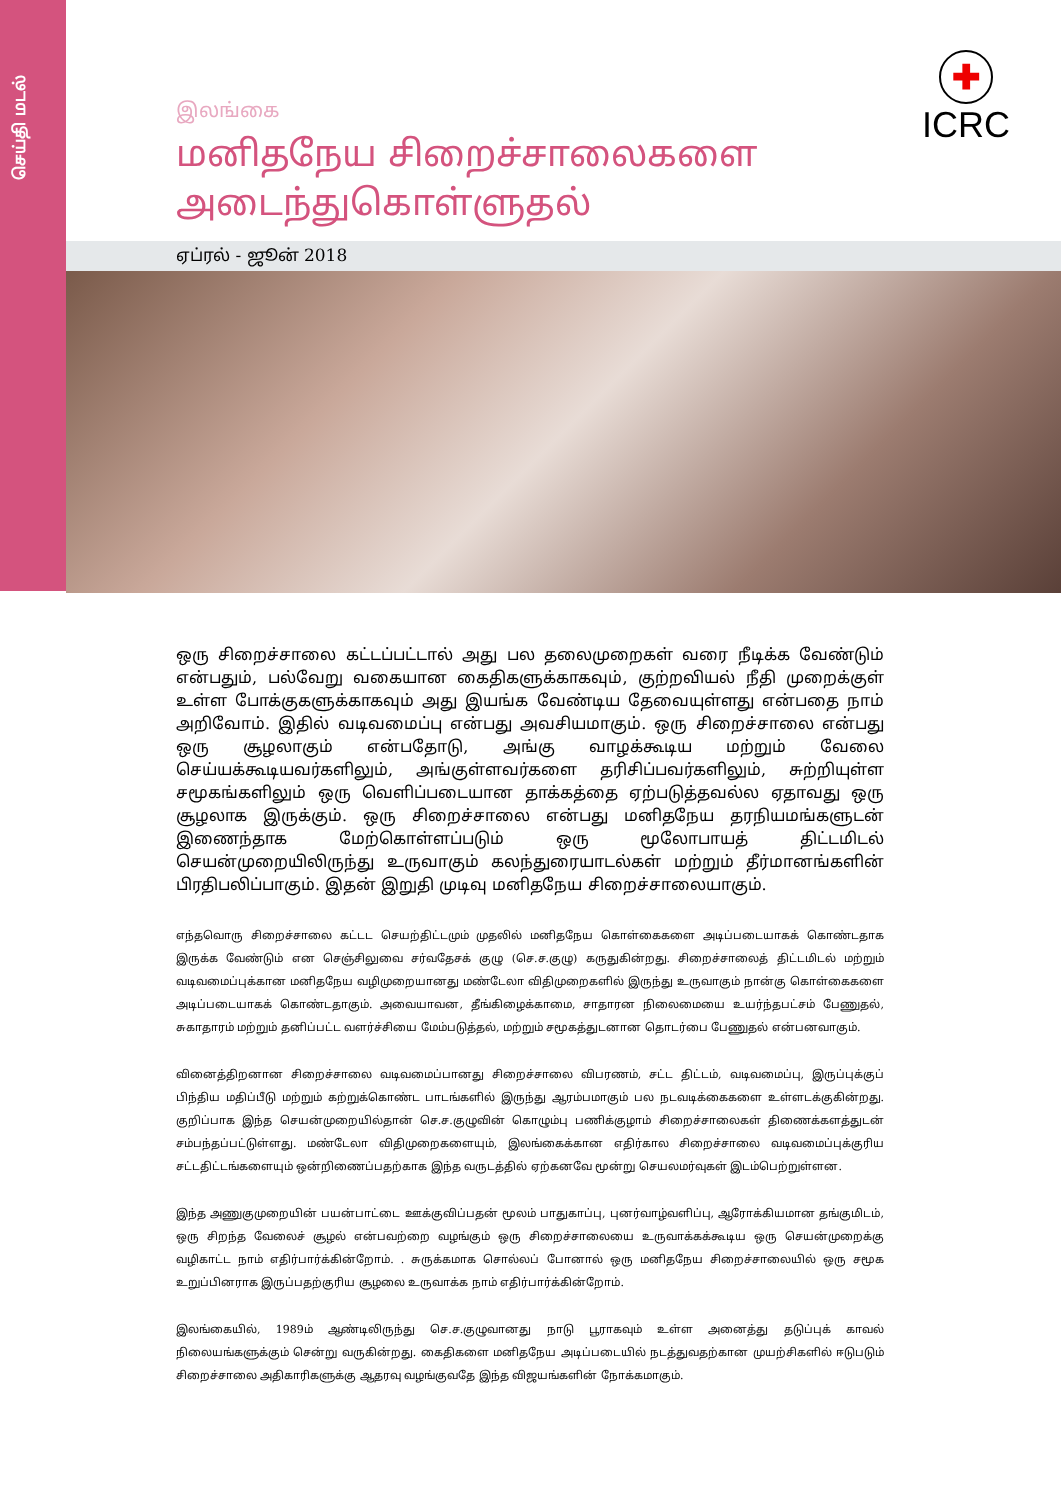செய்தி மடல்
✚
ICRC
இலங்கை
மனிதநேய சிறைச்சாலைகளை அடைந்துகொள்ளுதல்
ஏப்ரல் - ஜூன் 2018
ஒரு சிறைச்சாலை கட்டப்பட்டால் அது பல தலைமுறைகள் வரை நீடிக்க வேண்டும் என்பதும், பல்வேறு வகையான கைதிகளுக்காகவும், குற்றவியல் நீதி முறைக்குள் உள்ள போக்குகளுக்காகவும் அது இயங்க வேண்டிய தேவையுள்ளது என்பதை நாம் அறிவோம். இதில் வடிவமைப்பு என்பது அவசியமாகும். ஒரு சிறைச்சாலை என்பது ஒரு சூழலாகும் என்பதோடு, அங்கு வாழக்கூடிய மற்றும் வேலை செய்யக்கூடியவர்களிலும், அங்குள்ளவர்களை தரிசிப்பவர்களிலும், சுற்றியுள்ள சமூகங்களிலும் ஒரு வெளிப்படையான தாக்கத்தை ஏற்படுத்தவல்ல ஏதாவது ஒரு சூழலாக இருக்கும். ஒரு சிறைச்சாலை என்பது மனிதநேய தரநியமங்களுடன் இணைந்தாக மேற்கொள்ளப்படும் ஒரு மூலோபாயத் திட்டமிடல் செயன்முறையிலிருந்து உருவாகும் கலந்துரையாடல்கள் மற்றும் தீர்மானங்களின் பிரதிபலிப்பாகும். இதன் இறுதி முடிவு மனிதநேய சிறைச்சாலையாகும்.
எந்தவொரு சிறைச்சாலை கட்டட செயற்திட்டமும் முதலில் மனிதநேய கொள்கைகளை அடிப்படையாகக் கொண்டதாக இருக்க வேண்டும் என செஞ்சிலுவை சர்வதேசக் குழு (செ.ச.குழு) கருதுகின்றது. சிறைச்சாலைத் திட்டமிடல் மற்றும் வடிவமைப்புக்கான மனிதநேய வழிமுறையானது மண்டேலா விதிமுறைகளில் இருந்து உருவாகும் நான்கு கொள்கைகளை அடிப்படையாகக் கொண்டதாகும். அவையாவன, தீங்கிழைக்காமை, சாதாரன நிலைமையை உயர்ந்தபட்சம் பேணுதல், சுகாதாரம் மற்றும் தனிப்பட்ட வளர்ச்சியை மேம்படுத்தல், மற்றும் சமூகத்துடனான தொடர்பை பேணுதல் என்பனவாகும்.
வினைத்திறனான சிறைச்சாலை வடிவமைப்பானது சிறைச்சாலை விபரணம், சட்ட திட்டம், வடிவமைப்பு, இருப்புக்குப் பிந்திய மதிப்பீடு மற்றும் கற்றுக்கொண்ட பாடங்களில் இருந்து ஆரம்பமாகும் பல நடவடிக்கைகளை உள்ளடக்குகின்றது. குறிப்பாக இந்த செயன்முறையில்தான் செ.ச.குழுவின் கொழும்பு பணிக்குழாம் சிறைச்சாலைகள் திணைக்களத்துடன் சம்பந்தப்பட்டுள்ளது. மண்டேலா விதிமுறைகளையும், இலங்கைக்கான எதிர்கால சிறைச்சாலை வடிவமைப்புக்குரிய சட்டதிட்டங்களையும் ஒன்றிணைப்பதற்காக இந்த வருடத்தில் ஏற்கனவே மூன்று செயலமர்வுகள் இடம்பெற்றுள்ளன.
இந்த அணுகுமுறையின் பயன்பாட்டை ஊக்குவிப்பதன் மூலம் பாதுகாப்பு, புனர்வாழ்வளிப்பு, ஆரோக்கியமான தங்குமிடம், ஒரு சிறந்த வேலைச் சூழல் என்பவற்றை வழங்கும் ஒரு சிறைச்சாலையை உருவாக்கக்கூடிய ஒரு செயன்முறைக்கு வழிகாட்ட நாம் எதிர்பார்க்கின்றோம். . சுருக்கமாக சொல்லப் போனால் ஒரு மனிதநேய சிறைச்சாலையில் ஒரு சமூக உறுப்பினராக இருப்பதற்குரிய சூழலை உருவாக்க நாம் எதிர்பார்க்கின்றோம்.
இலங்கையில், 1989ம் ஆண்டிலிருந்து செ.ச.குழுவானது நாடு பூராகவும் உள்ள அனைத்து தடுப்புக் காவல் நிலையங்களுக்கும் சென்று வருகின்றது. கைதிகளை மனிதநேய அடிப்படையில் நடத்துவதற்கான முயற்சிகளில் ஈடுபடும் சிறைச்சாலை அதிகாரிகளுக்கு ஆதரவு வழங்குவதே இந்த விஜயங்களின் நோக்கமாகும்.